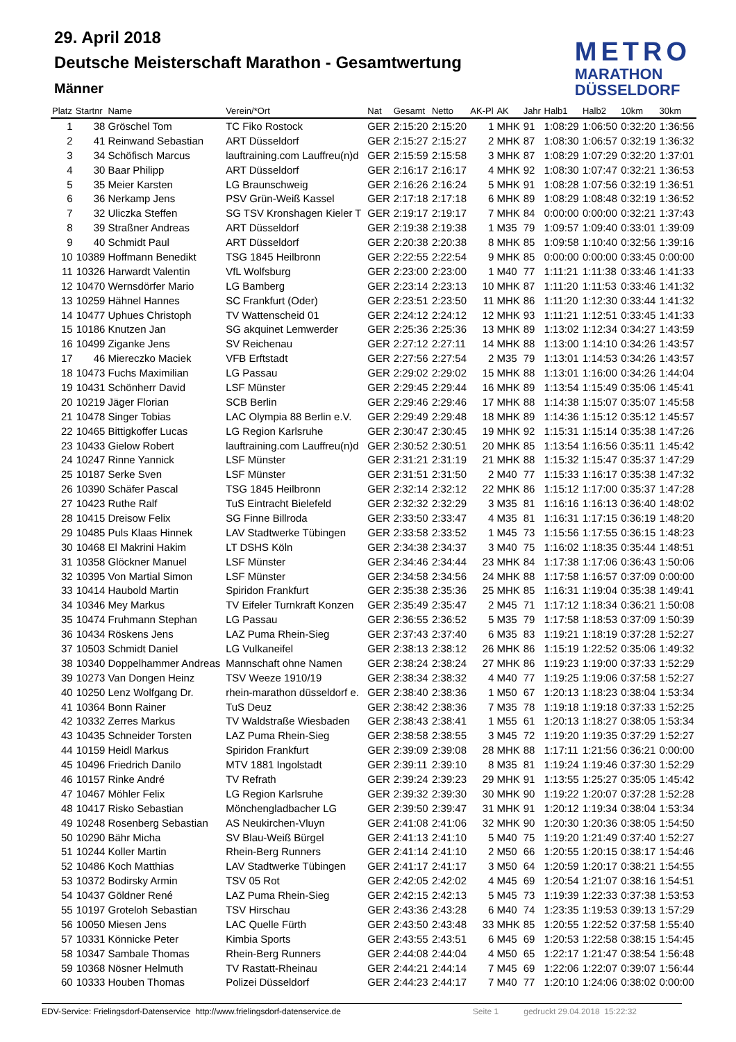29. April 2018
Deutsche Meisterschaft Marathon - Gesamtwertung
Männer
METRO
MARATHON
DÜSSELDORF
| Platz | Startnr | Name | Verein/*Ort | Nat | Gesamt | Netto | AK-Pl | AK | Jahr | Halb1 | Halb2 | 10km | 30km |
| --- | --- | --- | --- | --- | --- | --- | --- | --- | --- | --- | --- | --- | --- |
| 1 | 38 | Gröschel Tom | TC Fiko Rostock | GER | 2:15:20 | 2:15:20 | 1 | MHK | 91 | 1:08:29 | 1:06:50 | 0:32:20 | 1:36:56 |
| 2 | 41 | Reinwand Sebastian | ART Düsseldorf | GER | 2:15:27 | 2:15:27 | 2 | MHK | 87 | 1:08:30 | 1:06:57 | 0:32:19 | 1:36:32 |
| 3 | 34 | Schöfisch Marcus | lauftraining.com Lauffreu(n)d | GER | 2:15:59 | 2:15:58 | 3 | MHK | 87 | 1:08:29 | 1:07:29 | 0:32:20 | 1:37:01 |
| 4 | 30 | Baar Philipp | ART Düsseldorf | GER | 2:16:17 | 2:16:17 | 4 | MHK | 92 | 1:08:30 | 1:07:47 | 0:32:21 | 1:36:53 |
| 5 | 35 | Meier Karsten | LG Braunschweig | GER | 2:16:26 | 2:16:24 | 5 | MHK | 91 | 1:08:28 | 1:07:56 | 0:32:19 | 1:36:51 |
| 6 | 36 | Nerkamp Jens | PSV Grün-Weiß Kassel | GER | 2:17:18 | 2:17:18 | 6 | MHK | 89 | 1:08:29 | 1:08:48 | 0:32:19 | 1:36:52 |
| 7 | 32 | Uliczka Steffen | SG TSV Kronshagen Kieler T | GER | 2:19:17 | 2:19:17 | 7 | MHK | 84 | 0:00:00 | 0:00:00 | 0:32:21 | 1:37:43 |
| 8 | 39 | Straßner Andreas | ART Düsseldorf | GER | 2:19:38 | 2:19:38 | 1 | M35 | 79 | 1:09:57 | 1:09:40 | 0:33:01 | 1:39:09 |
| 9 | 40 | Schmidt Paul | ART Düsseldorf | GER | 2:20:38 | 2:20:38 | 8 | MHK | 85 | 1:09:58 | 1:10:40 | 0:32:56 | 1:39:16 |
| 10 | 10389 | Hoffmann Benedikt | TSG 1845 Heilbronn | GER | 2:22:55 | 2:22:54 | 9 | MHK | 85 | 0:00:00 | 0:00:00 | 0:33:45 | 0:00:00 |
| 11 | 10326 | Harwardt Valentin | VfL Wolfsburg | GER | 2:23:00 | 2:23:00 | 1 | M40 | 77 | 1:11:21 | 1:11:38 | 0:33:46 | 1:41:33 |
| 12 | 10470 | Wernsdörfer Mario | LG Bamberg | GER | 2:23:14 | 2:23:13 | 10 | MHK | 87 | 1:11:20 | 1:11:53 | 0:33:46 | 1:41:32 |
| 13 | 10259 | Hähnel Hannes | SC Frankfurt (Oder) | GER | 2:23:51 | 2:23:50 | 11 | MHK | 86 | 1:11:20 | 1:12:30 | 0:33:44 | 1:41:32 |
| 14 | 10477 | Uphues Christoph | TV Wattenscheid 01 | GER | 2:24:12 | 2:24:12 | 12 | MHK | 93 | 1:11:21 | 1:12:51 | 0:33:45 | 1:41:33 |
| 15 | 10186 | Knutzen Jan | SG akquinet Lemwerder | GER | 2:25:36 | 2:25:36 | 13 | MHK | 89 | 1:13:02 | 1:12:34 | 0:34:27 | 1:43:59 |
| 16 | 10499 | Ziganke Jens | SV Reichenau | GER | 2:27:12 | 2:27:11 | 14 | MHK | 88 | 1:13:00 | 1:14:10 | 0:34:26 | 1:43:57 |
| 17 | 46 | Miereczko Maciek | VFB Erftstadt | GER | 2:27:56 | 2:27:54 | 2 | M35 | 79 | 1:13:01 | 1:14:53 | 0:34:26 | 1:43:57 |
| 18 | 10473 | Fuchs Maximilian | LG Passau | GER | 2:29:02 | 2:29:02 | 15 | MHK | 88 | 1:13:01 | 1:16:00 | 0:34:26 | 1:44:04 |
| 19 | 10431 | Schönherr David | LSF Münster | GER | 2:29:45 | 2:29:44 | 16 | MHK | 89 | 1:13:54 | 1:15:49 | 0:35:06 | 1:45:41 |
| 20 | 10219 | Jäger Florian | SCB Berlin | GER | 2:29:46 | 2:29:46 | 17 | MHK | 88 | 1:14:38 | 1:15:07 | 0:35:07 | 1:45:58 |
| 21 | 10478 | Singer Tobias | LAC Olympia 88 Berlin e.V. | GER | 2:29:49 | 2:29:48 | 18 | MHK | 89 | 1:14:36 | 1:15:12 | 0:35:12 | 1:45:57 |
| 22 | 10465 | Bittigkoffer Lucas | LG Region Karlsruhe | GER | 2:30:47 | 2:30:45 | 19 | MHK | 92 | 1:15:31 | 1:15:14 | 0:35:38 | 1:47:26 |
| 23 | 10433 | Gielow Robert | lauftraining.com Lauffreu(n)d | GER | 2:30:52 | 2:30:51 | 20 | MHK | 85 | 1:13:54 | 1:16:56 | 0:35:11 | 1:45:42 |
| 24 | 10247 | Rinne Yannick | LSF Münster | GER | 2:31:21 | 2:31:19 | 21 | MHK | 88 | 1:15:32 | 1:15:47 | 0:35:37 | 1:47:29 |
| 25 | 10187 | Serke Sven | LSF Münster | GER | 2:31:51 | 2:31:50 | 2 | M40 | 77 | 1:15:33 | 1:16:17 | 0:35:38 | 1:47:32 |
| 26 | 10390 | Schäfer Pascal | TSG 1845 Heilbronn | GER | 2:32:14 | 2:32:12 | 22 | MHK | 86 | 1:15:12 | 1:17:00 | 0:35:37 | 1:47:28 |
| 27 | 10423 | Ruthe Ralf | TuS Eintracht Bielefeld | GER | 2:32:32 | 2:32:29 | 3 | M35 | 81 | 1:16:16 | 1:16:13 | 0:36:40 | 1:48:02 |
| 28 | 10415 | Dreisow Felix | SG Finne Billroda | GER | 2:33:50 | 2:33:47 | 4 | M35 | 81 | 1:16:31 | 1:17:15 | 0:36:19 | 1:48:20 |
| 29 | 10485 | Puls Klaas Hinnek | LAV Stadtwerke Tübingen | GER | 2:33:58 | 2:33:52 | 1 | M45 | 73 | 1:15:56 | 1:17:55 | 0:36:15 | 1:48:23 |
| 30 | 10468 | El Makrini Hakim | LT DSHS Köln | GER | 2:34:38 | 2:34:37 | 3 | M40 | 75 | 1:16:02 | 1:18:35 | 0:35:44 | 1:48:51 |
| 31 | 10358 | Glöckner Manuel | LSF Münster | GER | 2:34:46 | 2:34:44 | 23 | MHK | 84 | 1:17:38 | 1:17:06 | 0:36:43 | 1:50:06 |
| 32 | 10395 | Von Martial Simon | LSF Münster | GER | 2:34:58 | 2:34:56 | 24 | MHK | 88 | 1:17:58 | 1:16:57 | 0:37:09 | 0:00:00 |
| 33 | 10414 | Haubold Martin | Spiridon Frankfurt | GER | 2:35:38 | 2:35:36 | 25 | MHK | 85 | 1:16:31 | 1:19:04 | 0:35:38 | 1:49:41 |
| 34 | 10346 | Mey Markus | TV Eifeler Turnkraft Konzen | GER | 2:35:49 | 2:35:47 | 2 | M45 | 71 | 1:17:12 | 1:18:34 | 0:36:21 | 1:50:08 |
| 35 | 10474 | Fruhmann Stephan | LG Passau | GER | 2:36:55 | 2:36:52 | 5 | M35 | 79 | 1:17:58 | 1:18:53 | 0:37:09 | 1:50:39 |
| 36 | 10434 | Röskens Jens | LAZ Puma Rhein-Sieg | GER | 2:37:43 | 2:37:40 | 6 | M35 | 83 | 1:19:21 | 1:18:19 | 0:37:28 | 1:52:27 |
| 37 | 10503 | Schmidt Daniel | LG Vulkaneifel | GER | 2:38:13 | 2:38:12 | 26 | MHK | 86 | 1:15:19 | 1:22:52 | 0:35:06 | 1:49:32 |
| 38 | 10340 | Doppelhammer Andreas | Mannschaft ohne Namen | GER | 2:38:24 | 2:38:24 | 27 | MHK | 86 | 1:19:23 | 1:19:00 | 0:37:33 | 1:52:29 |
| 39 | 10273 | Van Dongen Heinz | TSV Weeze 1910/19 | GER | 2:38:34 | 2:38:32 | 4 | M40 | 77 | 1:19:25 | 1:19:06 | 0:37:58 | 1:52:27 |
| 40 | 10250 | Lenz Wolfgang Dr. | rhein-marathon düsseldorf e. | GER | 2:38:40 | 2:38:36 | 1 | M50 | 67 | 1:20:13 | 1:18:23 | 0:38:04 | 1:53:34 |
| 41 | 10364 | Bonn Rainer | TuS Deuz | GER | 2:38:42 | 2:38:36 | 7 | M35 | 78 | 1:19:18 | 1:19:18 | 0:37:33 | 1:52:25 |
| 42 | 10332 | Zerres Markus | TV Waldstraße Wiesbaden | GER | 2:38:43 | 2:38:41 | 1 | M55 | 61 | 1:20:13 | 1:18:27 | 0:38:05 | 1:53:34 |
| 43 | 10435 | Schneider Torsten | LAZ Puma Rhein-Sieg | GER | 2:38:58 | 2:38:55 | 3 | M45 | 72 | 1:19:20 | 1:19:35 | 0:37:29 | 1:52:27 |
| 44 | 10159 | Heidl Markus | Spiridon Frankfurt | GER | 2:39:09 | 2:39:08 | 28 | MHK | 88 | 1:17:11 | 1:21:56 | 0:36:21 | 0:00:00 |
| 45 | 10496 | Friedrich Danilo | MTV 1881 Ingolstadt | GER | 2:39:11 | 2:39:10 | 8 | M35 | 81 | 1:19:24 | 1:19:46 | 0:37:30 | 1:52:29 |
| 46 | 10157 | Rinke André | TV Refrath | GER | 2:39:24 | 2:39:23 | 29 | MHK | 91 | 1:13:55 | 1:25:27 | 0:35:05 | 1:45:42 |
| 47 | 10467 | Möhler Felix | LG Region Karlsruhe | GER | 2:39:32 | 2:39:30 | 30 | MHK | 90 | 1:19:22 | 1:20:07 | 0:37:28 | 1:52:28 |
| 48 | 10417 | Risko Sebastian | Mönchengladbacher LG | GER | 2:39:50 | 2:39:47 | 31 | MHK | 91 | 1:20:12 | 1:19:34 | 0:38:04 | 1:53:34 |
| 49 | 10248 | Rosenberg Sebastian | AS Neukirchen-Vluyn | GER | 2:41:08 | 2:41:06 | 32 | MHK | 90 | 1:20:30 | 1:20:36 | 0:38:05 | 1:54:50 |
| 50 | 10290 | Bähr Micha | SV Blau-Weiß Bürgel | GER | 2:41:13 | 2:41:10 | 5 | M40 | 75 | 1:19:20 | 1:21:49 | 0:37:40 | 1:52:27 |
| 51 | 10244 | Koller Martin | Rhein-Berg Runners | GER | 2:41:14 | 2:41:10 | 2 | M50 | 66 | 1:20:55 | 1:20:15 | 0:38:17 | 1:54:46 |
| 52 | 10486 | Koch Matthias | LAV Stadtwerke Tübingen | GER | 2:41:17 | 2:41:17 | 3 | M50 | 64 | 1:20:59 | 1:20:17 | 0:38:21 | 1:54:55 |
| 53 | 10372 | Bodirsky Armin | TSV 05 Rot | GER | 2:42:05 | 2:42:02 | 4 | M45 | 69 | 1:20:54 | 1:21:07 | 0:38:16 | 1:54:51 |
| 54 | 10437 | Göldner René | LAZ Puma Rhein-Sieg | GER | 2:42:15 | 2:42:13 | 5 | M45 | 73 | 1:19:39 | 1:22:33 | 0:37:38 | 1:53:53 |
| 55 | 10197 | Groteloh Sebastian | TSV Hirschau | GER | 2:43:36 | 2:43:28 | 6 | M40 | 74 | 1:23:35 | 1:19:53 | 0:39:13 | 1:57:29 |
| 56 | 10050 | Miesen Jens | LAC Quelle Fürth | GER | 2:43:50 | 2:43:48 | 33 | MHK | 85 | 1:20:55 | 1:22:52 | 0:37:58 | 1:55:40 |
| 57 | 10331 | Könnicke Peter | Kimbia Sports | GER | 2:43:55 | 2:43:51 | 6 | M45 | 69 | 1:20:53 | 1:22:58 | 0:38:15 | 1:54:45 |
| 58 | 10347 | Sambale Thomas | Rhein-Berg Runners | GER | 2:44:08 | 2:44:04 | 4 | M50 | 65 | 1:22:17 | 1:21:47 | 0:38:54 | 1:56:48 |
| 59 | 10368 | Nösner Helmuth | TV Rastatt-Rheinau | GER | 2:44:21 | 2:44:14 | 7 | M45 | 69 | 1:22:06 | 1:22:07 | 0:39:07 | 1:56:44 |
| 60 | 10333 | Houben Thomas | Polizei Düsseldorf | GER | 2:44:23 | 2:44:17 | 7 | M40 | 77 | 1:20:10 | 1:24:06 | 0:38:02 | 0:00:00 |
EDV-Service: Frielingsdorf-Datenservice http://www.frielingsdorf-datenservice.de Seite 1 gedruckt 29.04.2018 15:22:32